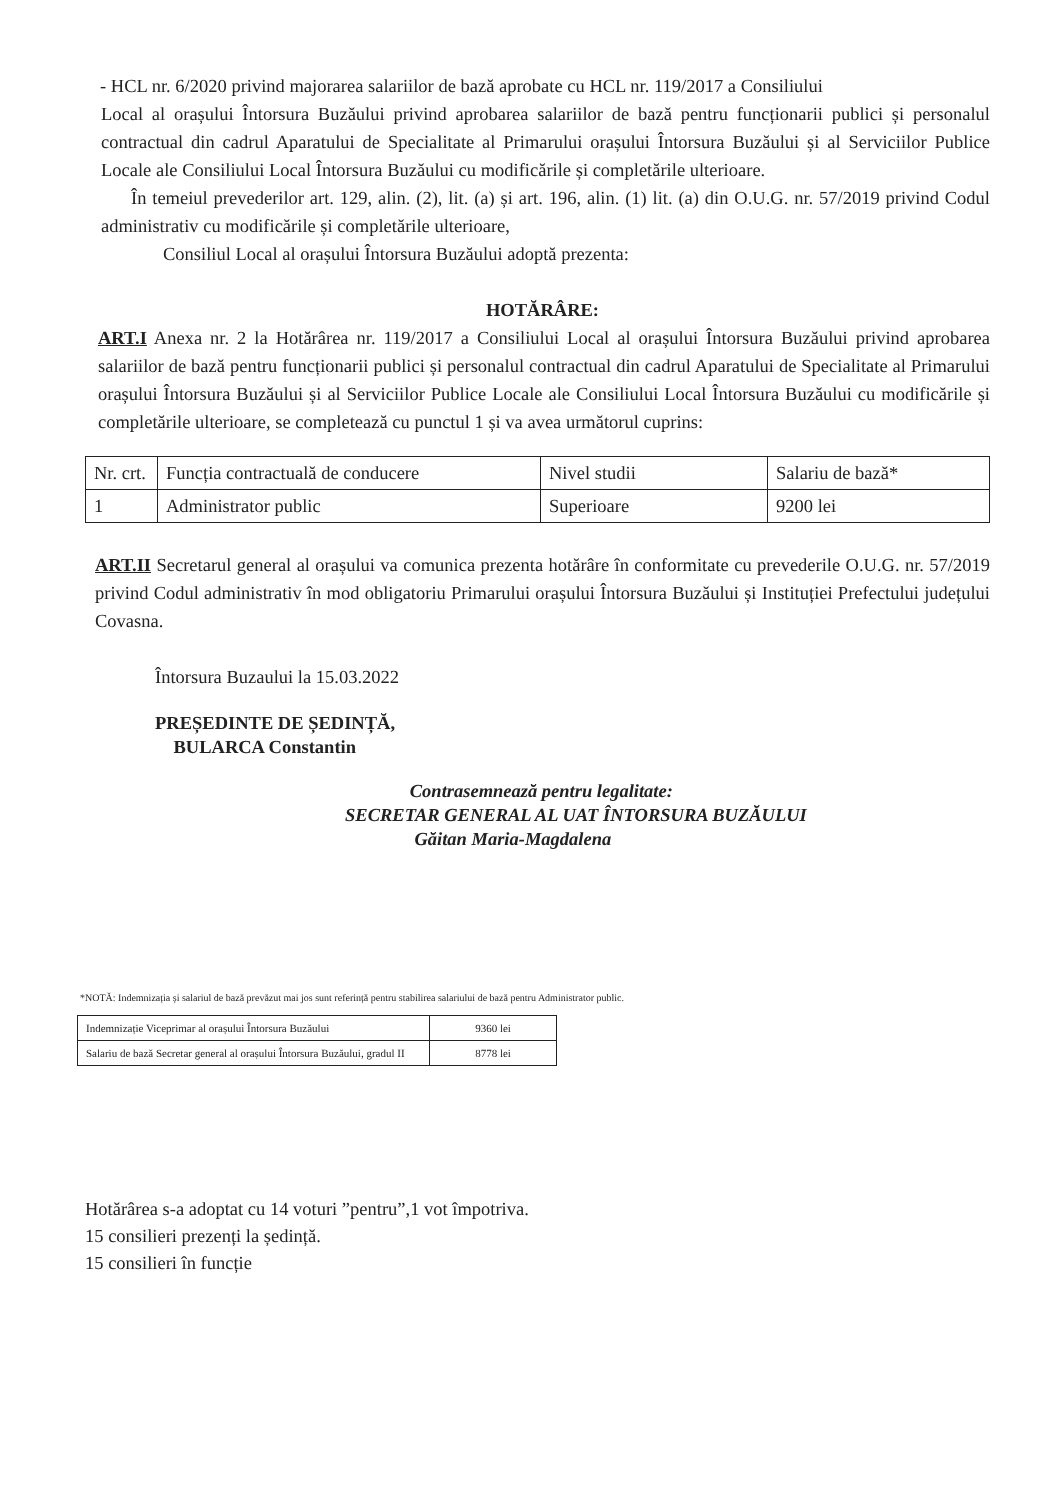- HCL nr. 6/2020 privind majorarea salariilor de bază aprobate cu HCL nr. 119/2017 a Consiliului
Local al orașului Întorsura Buzăului privind aprobarea salariilor de bază pentru funcționarii publici și personalul contractual din cadrul Aparatului de Specialitate al Primarului orașului Întorsura Buzăului și al Serviciilor Publice Locale ale Consiliului Local Întorsura Buzăului cu modificările și completările ulterioare.
În temeiul prevederilor art. 129, alin. (2), lit. (a) și art. 196, alin. (1) lit. (a) din O.U.G. nr. 57/2019 privind Codul administrativ cu modificările și completările ulterioare,
Consiliul Local al orașului Întorsura Buzăului adoptă prezenta:
HOTĂRÂRE:
ART.I Anexa nr. 2 la Hotărârea nr. 119/2017 a Consiliului Local al orașului Întorsura Buzăului privind aprobarea salariilor de bază pentru funcționarii publici și personalul contractual din cadrul Aparatului de Specialitate al Primarului orașului Întorsura Buzăului și al Serviciilor Publice Locale ale Consiliului Local Întorsura Buzăului cu modificările și completările ulterioare, se completează cu punctul 1 și va avea următorul cuprins:
| Nr. crt. | Funcția contractuală de conducere | Nivel studii | Salariu de bază* |
| 1 | Administrator public | Superioare | 9200 lei |
ART.II Secretarul general al orașului va comunica prezenta hotărâre în conformitate cu prevederile O.U.G. nr. 57/2019 privind Codul administrativ în mod obligatoriu Primarului orașului Întorsura Buzăului și Instituției Prefectului județului Covasna.
Întorsura Buzaului la 15.03.2022
PREȘEDINTE DE ȘEDINȚĂ,
BULARCA Constantin
Contrasemnează pentru legalitate:
SECRETAR GENERAL AL UAT ÎNTORSURA BUZĂULUI
Găitan Maria-Magdalena
*NOTĂ: Indemnizația și salariul de bază prevăzut mai jos sunt referință pentru stabilirea salariului de bază pentru Administrator public.
| Indemnizație Viceprimar al orașului Întorsura Buzăului | 9360 lei |
| Salariu de bază Secretar general al orașului Întorsura Buzăului, gradul II | 8778 lei |
Hotărârea s-a adoptat cu 14 voturi ”pentru”,1 vot împotriva.
15 consilieri prezenți la ședință.
15 consilieri în funcție